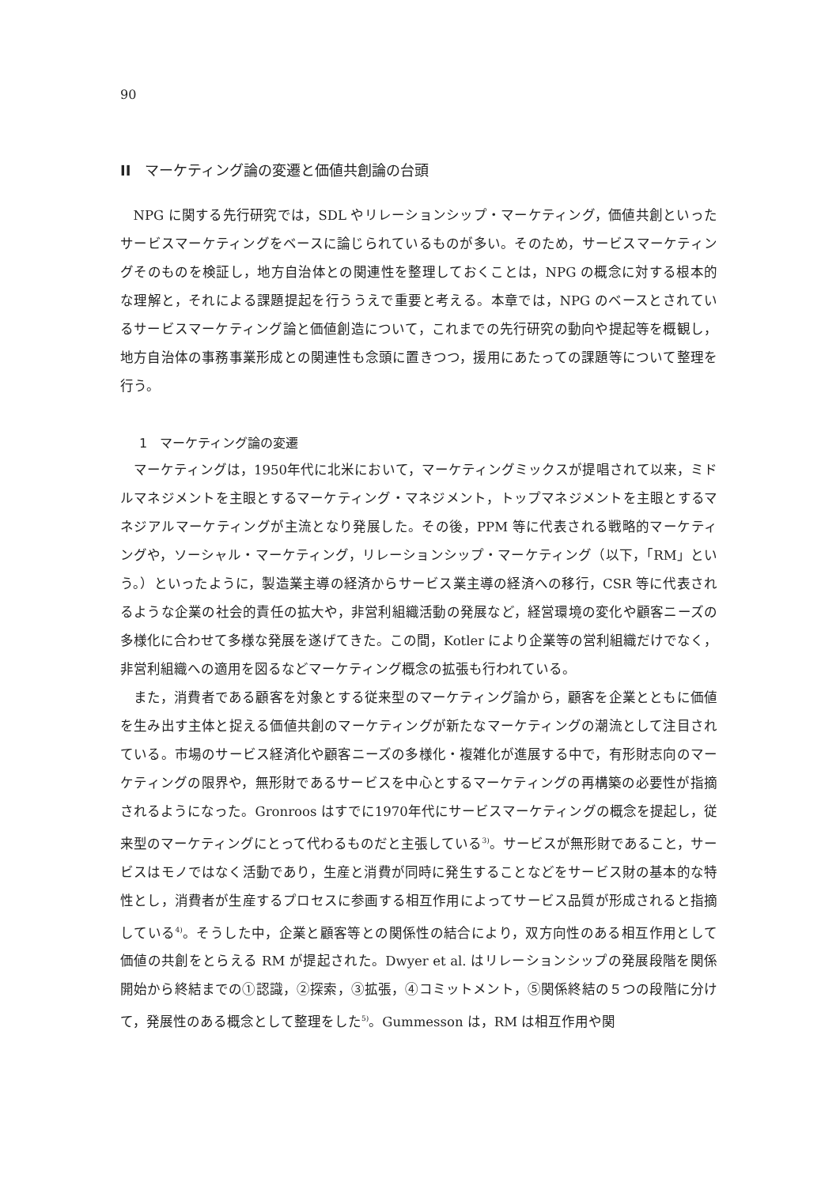90
II　マーケティング論の変遷と価値共創論の台頭
NPG に関する先行研究では，SDL やリレーションシップ・マーケティング，価値共創といったサービスマーケティングをベースに論じられているものが多い。そのため，サービスマーケティングそのものを検証し，地方自治体との関連性を整理しておくことは，NPG の概念に対する根本的な理解と，それによる課題提起を行ううえで重要と考える。本章では，NPG のベースとされているサービスマーケティング論と価値創造について，これまでの先行研究の動向や提起等を概観し，地方自治体の事務事業形成との関連性も念頭に置きつつ，援用にあたっての課題等について整理を行う。
1　マーケティング論の変遷
マーケティングは，1950年代に北米において，マーケティングミックスが提唱されて以来，ミドルマネジメントを主眼とするマーケティング・マネジメント，トップマネジメントを主眼とするマネジアルマーケティングが主流となり発展した。その後，PPM 等に代表される戦略的マーケティングや，ソーシャル・マーケティング，リレーションシップ・マーケティング（以下，「RM」という。）といったように，製造業主導の経済からサービス業主導の経済への移行，CSR 等に代表されるような企業の社会的責任の拡大や，非営利組織活動の発展など，経営環境の変化や顧客ニーズの多様化に合わせて多様な発展を遂げてきた。この間，Kotler により企業等の営利組織だけでなく，非営利組織への適用を図るなどマーケティング概念の拡張も行われている。
また，消費者である顧客を対象とする従来型のマーケティング論から，顧客を企業とともに価値を生み出す主体と捉える価値共創のマーケティングが新たなマーケティングの潮流として注目されている。市場のサービス経済化や顧客ニーズの多様化・複雑化が進展する中で，有形財志向のマーケティングの限界や，無形財であるサービスを中心とするマーケティングの再構築の必要性が指摘されるようになった。Gronroos はすでに1970年代にサービスマーケティングの概念を提起し，従来型のマーケティングにとって代わるものだと主張している<sup>3)</sup>。サービスが無形財であること，サービスはモノではなく活動であり，生産と消費が同時に発生することなどをサービス財の基本的な特性とし，消費者が生産するプロセスに参画する相互作用によってサービス品質が形成されると指摘している<sup>4)</sup>。そうした中，企業と顧客等との関係性の結合により，双方向性のある相互作用として価値の共創をとらえる RM が提起された。Dwyer et al. はリレーションシップの発展段階を関係開始から終結までの①認識，②探索，③拡張，④コミットメント，⑤関係終結の５つの段階に分けて，発展性のある概念として整理をした<sup>5)</sup>。Gummesson は，RM は相互作用や関